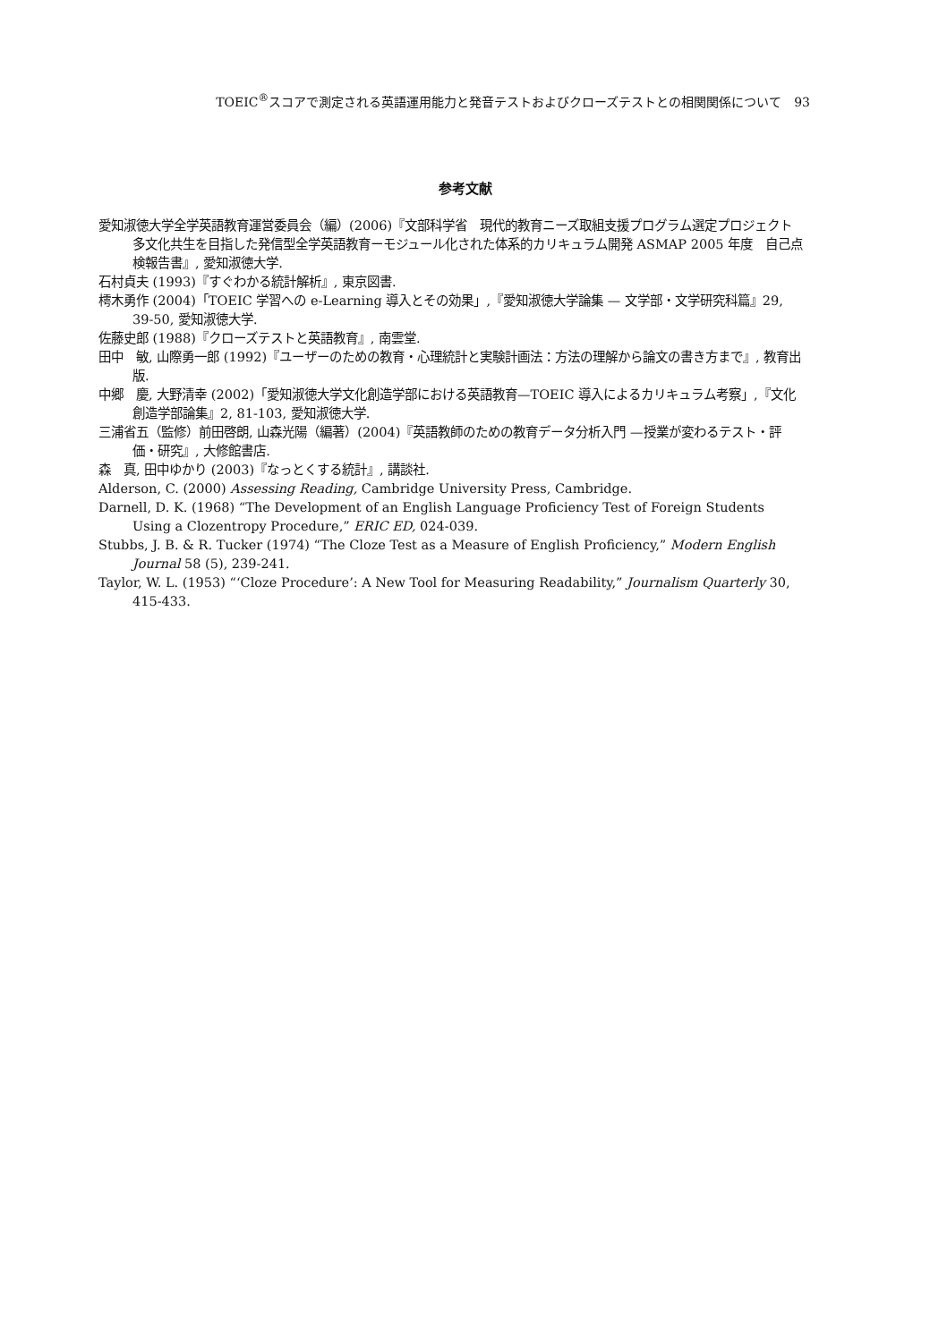TOEIC<sup>®</sup>スコアで測定される英語運用能力と発音テストおよびクローズテストとの相関関係について　93
参考文献
愛知淑徳大学全学英語教育運営委員会（編）(2006)『文部科学省　現代的教育ニーズ取組支援プログラム選定プロジェクト　多文化共生を目指した発信型全学英語教育ーモジュール化された体系的カリキュラム開発 ASMAP 2005 年度　自己点検報告書』, 愛知淑徳大学.
石村貞夫 (1993)『すぐわかる統計解析』, 東京図書.
樗木勇作 (2004)「TOEIC 学習への e-Learning 導入とその効果」,『愛知淑徳大学論集 — 文学部・文学研究科篇』29, 39-50, 愛知淑徳大学.
佐藤史郎 (1988)『クローズテストと英語教育』, 南雲堂.
田中　敏, 山際勇一郎 (1992)『ユーザーのための教育・心理統計と実験計画法：方法の理解から論文の書き方まで』, 教育出版.
中郷　慶, 大野清幸 (2002)「愛知淑徳大学文化創造学部における英語教育—TOEIC 導入によるカリキュラム考察」,『文化創造学部論集』2, 81-103, 愛知淑徳大学.
三浦省五（監修）前田啓朗, 山森光陽（編著）(2004)『英語教師のための教育データ分析入門 —授業が変わるテスト・評価・研究』, 大修館書店.
森　真, 田中ゆかり (2003)『なっとくする統計』, 講談社.
Alderson, C. (2000) Assessing Reading, Cambridge University Press, Cambridge.
Darnell, D. K. (1968) “The Development of an English Language Proficiency Test of Foreign Students Using a Clozentropy Procedure,” ERIC ED, 024-039.
Stubbs, J. B. & R. Tucker (1974) “The Cloze Test as a Measure of English Proficiency,” Modern English Journal 58 (5), 239-241.
Taylor, W. L. (1953) “‘Cloze Procedure’: A New Tool for Measuring Readability,” Journalism Quarterly 30, 415-433.